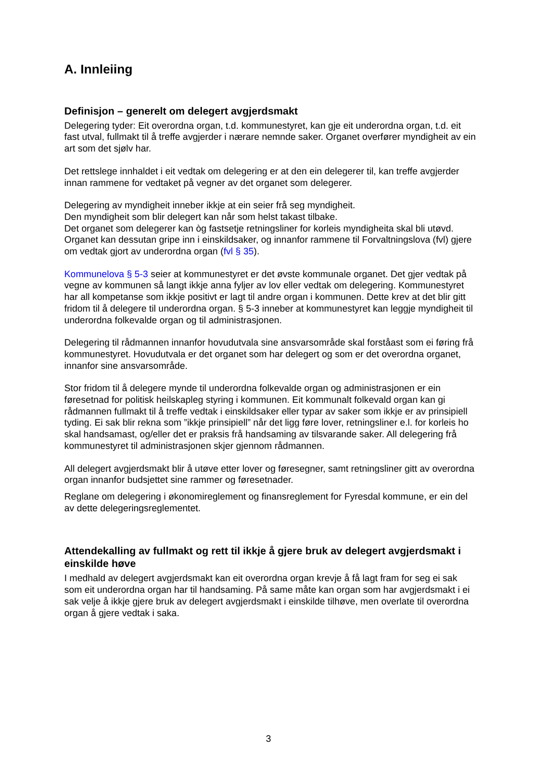A. Innleiing
Definisjon – generelt om delegert avgjerdsmakt
Delegering tyder: Eit overordna organ, t.d. kommunestyret, kan gje eit underordna organ, t.d. eit fast utval, fullmakt til å treffe avgjerder i nærare nemnde saker. Organet overfører myndigheit av ein art som det sjølv har.
Det rettslege innhaldet i eit vedtak om delegering er at den ein delegerer til, kan treffe avgjerder innan rammene for vedtaket på vegner av det organet som delegerer.
Delegering av myndigheit inneber ikkje at ein seier frå seg myndigheit.
Den myndigheit som blir delegert kan når som helst takast tilbake.
Det organet som delegerer kan òg fastsetje retningsliner for korleis myndigheita skal bli utøvd.
Organet kan dessutan gripe inn i einskildsaker, og innanfor rammene til Forvaltningslova (fvl) gjere om vedtak gjort av underordna organ (fvl § 35).
Kommunelova § 5-3 seier at kommunestyret er det øvste kommunale organet. Det gjer vedtak på vegne av kommunen så langt ikkje anna fyljer av lov eller vedtak om delegering. Kommunestyret har all kompetanse som ikkje positivt er lagt til andre organ i kommunen. Dette krev at det blir gitt fridom til å delegere til underordna organ. § 5-3 inneber at kommunestyret kan leggje myndigheit til underordna folkevalde organ og til administrasjonen.
Delegering til rådmannen innanfor hovudutvala sine ansvarsområde skal forståast som ei føring frå kommunestyret. Hovudutvala er det organet som har delegert og som er det overordna organet, innanfor sine ansvarsområde.
Stor fridom til å delegere mynde til underordna folkevalde organ og administrasjonen er ein føresetnad for politisk heilskapleg styring i kommunen. Eit kommunalt folkevald organ kan gi rådmannen fullmakt til å treffe vedtak i einskildsaker eller typar av saker som ikkje er av prinsipiell tyding. Ei sak blir rekna som ”ikkje prinsipiell” når det ligg føre lover, retningsliner e.l. for korleis ho skal handsamast, og/eller det er praksis frå handsaming av tilsvarande saker. All delegering frå kommunestyret til administrasjonen skjer gjennom rådmannen.
All delegert avgjerdsmakt blir å utøve etter lover og føresegner, samt retningsliner gitt av overordna organ innanfor budsjettet sine rammer og føresetnader.
Reglane om delegering i økonomireglement og finansreglement for Fyresdal kommune, er ein del av dette delegeringsreglementet.
Attendekalling av fullmakt og rett til ikkje å gjere bruk av delegert avgjerdsmakt i einskilde høve
I medhald av delegert avgjerdsmakt kan eit overordna organ krevje å få lagt fram for seg ei sak som eit underordna organ har til handsaming. På same måte kan organ som har avgjerdsmakt i ei sak velje å ikkje gjere bruk av delegert avgjerdsmakt i einskilde tilhøve, men overlate til overordna organ å gjere vedtak i saka.
3